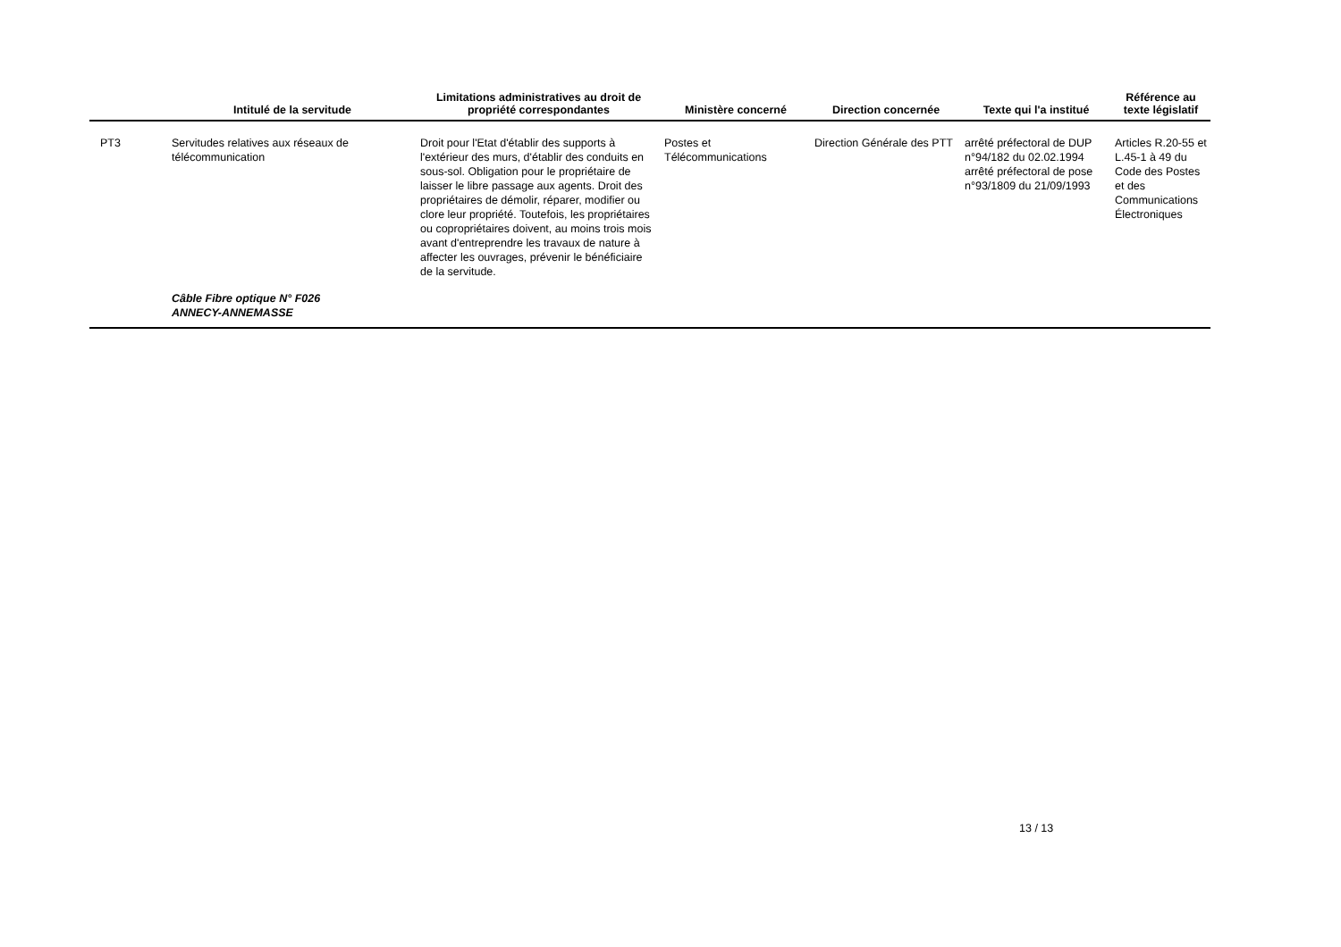| | Intitulé de la servitude | Limitations administratives au droit de propriété correspondantes | Ministère concerné | Direction concernée | Texte qui l'a institué | Référence au texte législatif |
| --- | --- | --- | --- | --- | --- | --- |
| PT3 | Servitudes relatives aux réseaux de télécommunication | Droit pour l'Etat d'établir des supports à l'extérieur des murs, d'établir des conduits en sous-sol. Obligation pour le propriétaire de laisser le libre passage aux agents. Droit des propriétaires de démolir, réparer, modifier ou clore leur propriété. Toutefois, les propriétaires ou copropriétaires doivent, au moins trois mois avant d'entreprendre les travaux de nature à affecter les ouvrages, prévenir le bénéficiaire de la servitude. | Postes et Télécommunications | Direction Générale des PTT | arrêté préfectoral de DUP n°94/182 du 02.02.1994 arrêté préfectoral de pose n°93/1809 du 21/09/1993 | Articles R.20-55 et L.45-1 à 49 du Code des Postes et des Communications Électroniques |
| | Câble Fibre optique N° F026 ANNECY-ANNEMASSE | | | | | |
13 / 13